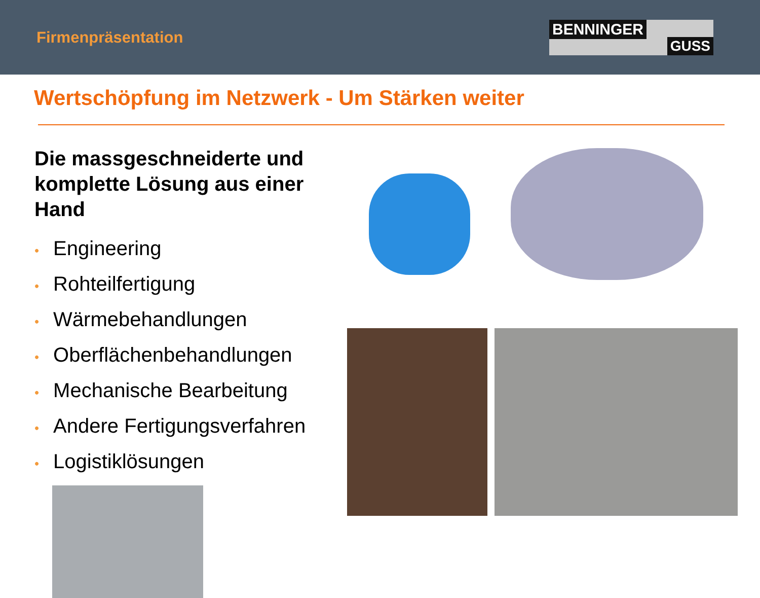Firmenpräsentation
BENNINGER
GUSS
Wertschöpfung im Netzwerk - Um Stärken weiter
Die massgeschneiderte und komplette Lösung aus einer Hand
• Engineering
• Rohteilfertigung
• Wärmebehandlungen
• Oberflächenbehandlungen
• Mechanische Bearbeitung
• Andere Fertigungsverfahren
• Logistiklösungen